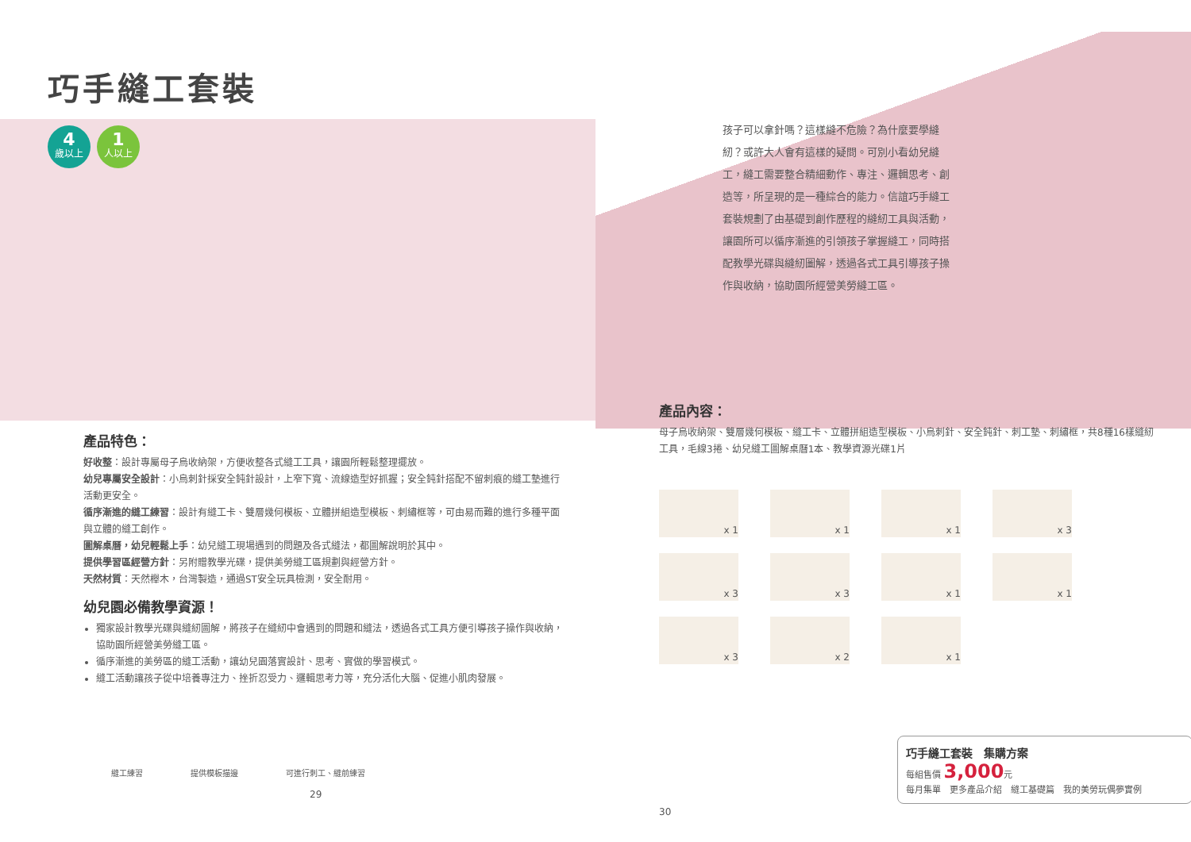巧手縫工套裝
4
歲以上
1
人以上
產品特色：
好收整：設計專屬母子烏收納架，方便收整各式縫工工具，讓園所輕鬆整理擺放。
幼兒專屬安全設計：小烏刺針採安全鈍針設計，上窄下寬、流線造型好抓握；安全鈍針搭配不留刺痕的縫工墊進行活動更安全。
循序漸進的縫工練習：設計有縫工卡、雙層幾何模板、立體拼組造型模板、刺繡框等，可由易而難的進行多種平面與立體的縫工創作。
圖解桌曆，幼兒輕鬆上手：幼兒縫工現場遇到的問題及各式縫法，都圖解說明於其中。
提供學習區經營方針：另附贈教學光碟，提供美勞縫工區規劃與經營方針。
天然材質：天然櫸木，台灣製造，通過ST安全玩具檢測，安全耐用。
幼兒園必備教學資源！
獨家設計教學光碟與縫紉圖解，將孩子在縫紉中會遇到的問題和縫法，透過各式工具方便引導孩子操作與收納，協助園所經營美勞縫工區。
循序漸進的美勞區的縫工活動，讓幼兒園落實設計、思考、實做的學習模式。
縫工活動讓孩子從中培養專注力、挫折忍受力、邏輯思考力等，充分活化大腦、促進小肌肉發展。
縫工練習 提供模板描邊 可進行刺工、縫前練習
29
孩子可以拿針嗎？這樣縫不危險？為什麼要學縫紉？或許大人會有這樣的疑問。可別小看幼兒縫工，縫工需要整合精細動作、專注、邏輯思考、創造等，所呈現的是一種綜合的能力。信誼巧手縫工套裝規劃了由基礎到創作歷程的縫紉工具與活動，讓園所可以循序漸進的引領孩子掌握縫工，同時搭配教學光碟與縫紉圖解，透過各式工具引導孩子操作與收納，協助園所經營美勞縫工區。
產品內容：
母子烏收納架、雙層幾何模板、縫工卡、立體拼組造型模板、小烏刺針、安全鈍針、刺工墊、刺繡框，共8種16樣縫紉工具，毛線3捲、幼兒縫工圖解桌曆1本、教學資源光碟1片
x 1
x 1
x 1
x 3
x 3
x 3
x 1
x 1
x 3
x 2
x 1
巧手縫工套裝　集購方案
每組售價 3,000元
每月集單　更多產品介紹　縫工基礎篇　我的美勞玩偶夢實例
30